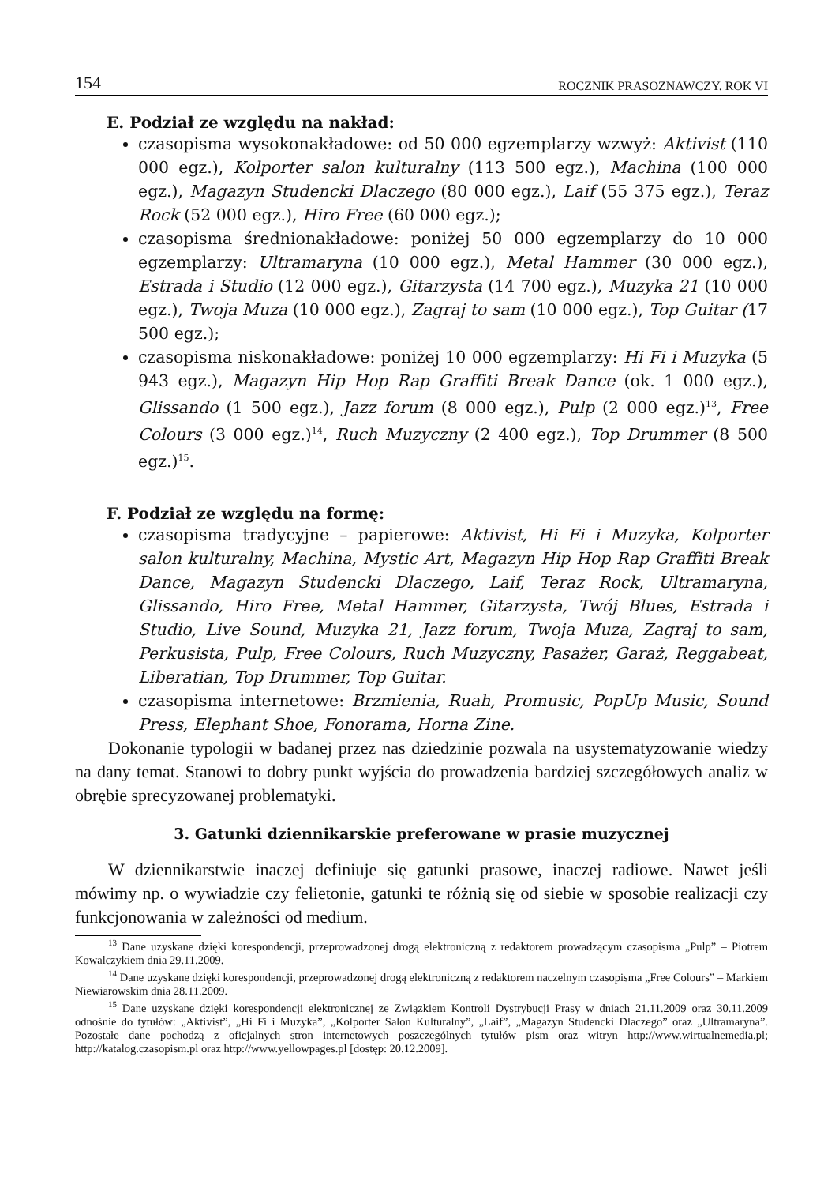154 ROCZNIK PRASOZNAWCZY. ROK VI
E. Podział ze względu na nakład:
czasopisma wysokonakładowe: od 50 000 egzemplarzy wzwyż: Aktivist (110 000 egz.), Kolporter salon kulturalny (113 500 egz.), Machina (100 000 egz.), Magazyn Studencki Dlaczego (80 000 egz.), Laif (55 375 egz.), Teraz Rock (52 000 egz.), Hiro Free (60 000 egz.);
czasopisma średnionakładowe: poniżej 50 000 egzemplarzy do 10 000 egzemplarzy: Ultramaryna (10 000 egz.), Metal Hammer (30 000 egz.), Estrada i Studio (12 000 egz.), Gitarzysta (14 700 egz.), Muzyka 21 (10 000 egz.), Twoja Muza (10 000 egz.), Zagraj to sam (10 000 egz.), Top Guitar (17 500 egz.);
czasopisma niskonakładowe: poniżej 10 000 egzemplarzy: Hi Fi i Muzyka (5 943 egz.), Magazyn Hip Hop Rap Graffiti Break Dance (ok. 1 000 egz.), Glissando (1 500 egz.), Jazz forum (8 000 egz.), Pulp (2 000 egz.)<sup>13</sup>, Free Colours (3 000 egz.)<sup>14</sup>, Ruch Muzyczny (2 400 egz.), Top Drummer (8 500 egz.)<sup>15</sup>.
F. Podział ze względu na formę:
czasopisma tradycyjne – papierowe: Aktivist, Hi Fi i Muzyka, Kolporter salon kulturalny, Machina, Mystic Art, Magazyn Hip Hop Rap Graffiti Break Dance, Magazyn Studencki Dlaczego, Laif, Teraz Rock, Ultramaryna, Glissando, Hiro Free, Metal Hammer, Gitarzysta, Twój Blues, Estrada i Studio, Live Sound, Muzyka 21, Jazz forum, Twoja Muza, Zagraj to sam, Perkusista, Pulp, Free Colours, Ruch Muzyczny, Pasażer, Garaż, Reggabeat, Liberatian, Top Drummer, Top Guitar.
czasopisma internetowe: Brzmienia, Ruah, Promusic, PopUp Music, Sound Press, Elephant Shoe, Fonorama, Horna Zine.
Dokonanie typologii w badanej przez nas dziedzinie pozwala na usystematyzowanie wiedzy na dany temat. Stanowi to dobry punkt wyjścia do prowadzenia bardziej szczegółowych analiz w obrębie sprecyzowanej problematyki.
3. Gatunki dziennikarskie preferowane w prasie muzycznej
W dziennikarstwie inaczej definiuje się gatunki prasowe, inaczej radiowe. Nawet jeśli mówimy np. o wywiadzie czy felietonie, gatunki te różnią się od siebie w sposobie realizacji czy funkcjonowania w zależności od medium.
<sup>13</sup> Dane uzyskane dzięki korespondencji, przeprowadzonej drogą elektroniczną z redaktorem prowadzącym czasopisma „Pulp” – Piotrem Kowalczykiem dnia 29.11.2009.
<sup>14</sup> Dane uzyskane dzięki korespondencji, przeprowadzonej drogą elektroniczną z redaktorem naczelnym czasopisma „Free Colours” – Markiem Niewiarowskim dnia 28.11.2009.
<sup>15</sup> Dane uzyskane dzięki korespondencji elektronicznej ze Związkiem Kontroli Dystrybucji Prasy w dniach 21.11.2009 oraz 30.11.2009 odnośnie do tytułów: „Aktivist”, „Hi Fi i Muzyka”, „Kolporter Salon Kulturalny”, „Laif”, „Magazyn Studencki Dlaczego” oraz „Ultramaryna”. Pozostałe dane pochodzą z oficjalnych stron internetowych poszczególnych tytułów pism oraz witryn http://www.wirtualnemedia.pl; http://katalog.czasopism.pl oraz http://www.yellowpages.pl [dostęp: 20.12.2009].